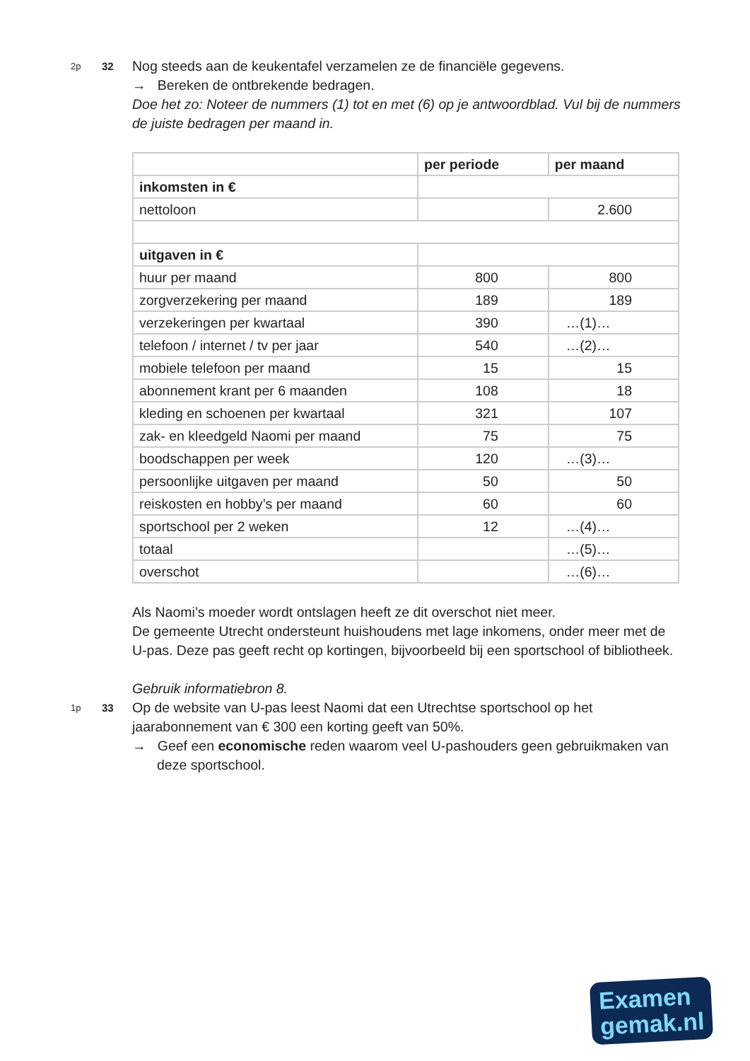2p
32
Nog steeds aan de keukentafel verzamelen ze de financiële gegevens.
→ Bereken de ontbrekende bedragen.
Doe het zo: Noteer de nummers (1) tot en met (6) op je antwoordblad. Vul bij de nummers de juiste bedragen per maand in.
| | per periode | per maand |
| --- | --- | --- |
| inkomsten in € | | |
| nettoloon | | 2.600 |
| uitgaven in € | | |
| huur per maand | 800 | 800 |
| zorgverzekering per maand | 189 | 189 |
| verzekeringen per kwartaal | 390 | …(1)… |
| telefoon / internet / tv per jaar | 540 | …(2)… |
| mobiele telefoon per maand | 15 | 15 |
| abonnement krant per 6 maanden | 108 | 18 |
| kleding en schoenen per kwartaal | 321 | 107 |
| zak- en kleedgeld Naomi per maand | 75 | 75 |
| boodschappen per week | 120 | …(3)… |
| persoonlijke uitgaven per maand | 50 | 50 |
| reiskosten en hobby’s per maand | 60 | 60 |
| sportschool per 2 weken | 12 | …(4)… |
| totaal | | …(5)… |
| overschot | | …(6)… |
Als Naomi’s moeder wordt ontslagen heeft ze dit overschot niet meer.
De gemeente Utrecht ondersteunt huishoudens met lage inkomens, onder meer met de U-pas. Deze pas geeft recht op kortingen, bijvoorbeeld bij een sportschool of bibliotheek.
Gebruik informatiebron 8.
1p
33
Op de website van U-pas leest Naomi dat een Utrechtse sportschool op het jaarabonnement van € 300 een korting geeft van 50%.
→ Geef een economische reden waarom veel U-pashouders geen gebruikmaken van deze sportschool.
Examen
gemak.nl